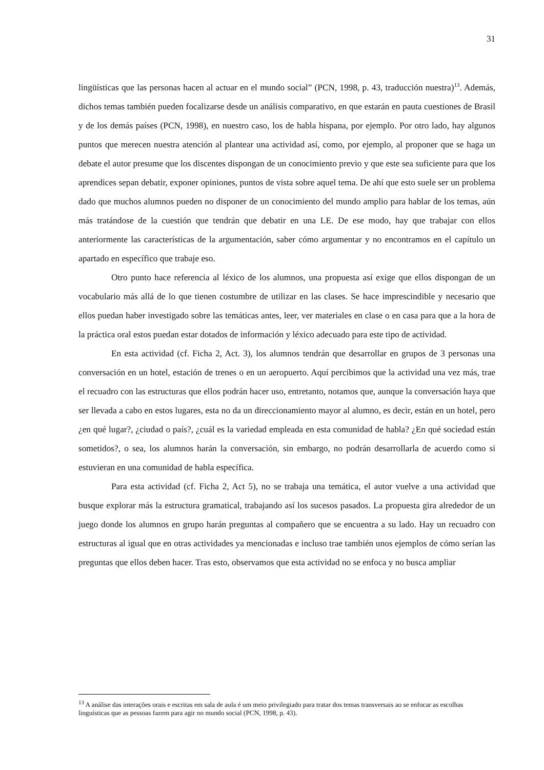31
lingüísticas que las personas hacen al actuar en el mundo social” (PCN, 1998, p. 43, traducción nuestra)<sup>13</sup>. Además, dichos temas también pueden focalizarse desde un análisis comparativo, en que estarán en pauta cuestiones de Brasil y de los demás países (PCN, 1998), en nuestro caso, los de habla hispana, por ejemplo. Por otro lado, hay algunos puntos que merecen nuestra atención al plantear una actividad así, como, por ejemplo, al proponer que se haga un debate el autor presume que los discentes dispongan de un conocimiento previo y que este sea suficiente para que los aprendices sepan debatir, exponer opiniones, puntos de vista sobre aquel tema. De ahí que esto suele ser un problema dado que muchos alumnos pueden no disponer de un conocimiento del mundo amplio para hablar de los temas, aún más tratándose de la cuestión que tendrán que debatir en una LE. De ese modo, hay que trabajar con ellos anteriormente las características de la argumentación, saber cómo argumentar y no encontramos en el capítulo un apartado en específico que trabaje eso.
Otro punto hace referencia al léxico de los alumnos, una propuesta así exige que ellos dispongan de un vocabulario más allá de lo que tienen costumbre de utilizar en las clases. Se hace imprescindible y necesario que ellos puedan haber investigado sobre las temáticas antes, leer, ver materiales en clase o en casa para que a la hora de la práctica oral estos puedan estar dotados de información y léxico adecuado para este tipo de actividad.
En esta actividad (cf. Ficha 2, Act. 3), los alumnos tendrán que desarrollar en grupos de 3 personas una conversación en un hotel, estación de trenes o en un aeropuerto. Aquí percibimos que la actividad una vez más, trae el recuadro con las estructuras que ellos podrán hacer uso, entretanto, notamos que, aunque la conversación haya que ser llevada a cabo en estos lugares, esta no da un direccionamiento mayor al alumno, es decir, están en un hotel, pero ¿en qué lugar?, ¿ciudad o país?, ¿cuál es la variedad empleada en esta comunidad de habla? ¿En qué sociedad están sometidos?, o sea, los alumnos harán la conversación, sin embargo, no podrán desarrollarla de acuerdo como si estuvieran en una comunidad de habla específica.
Para esta actividad (cf. Ficha 2, Act 5), no se trabaja una temática, el autor vuelve a una actividad que busque explorar más la estructura gramatical, trabajando así los sucesos pasados. La propuesta gira alrededor de un juego donde los alumnos en grupo harán preguntas al compañero que se encuentra a su lado. Hay un recuadro con estructuras al igual que en otras actividades ya mencionadas e incluso trae también unos ejemplos de cómo serían las preguntas que ellos deben hacer. Tras esto, observamos que esta actividad no se enfoca y no busca ampliar
<sup>13</sup> A análise das interações orais e escritas em sala de aula é um meio privilegiado para tratar dos temas transversais ao se enfocar as escolhas linguísticas que as pessoas fazem para agir no mundo social (PCN, 1998, p. 43).